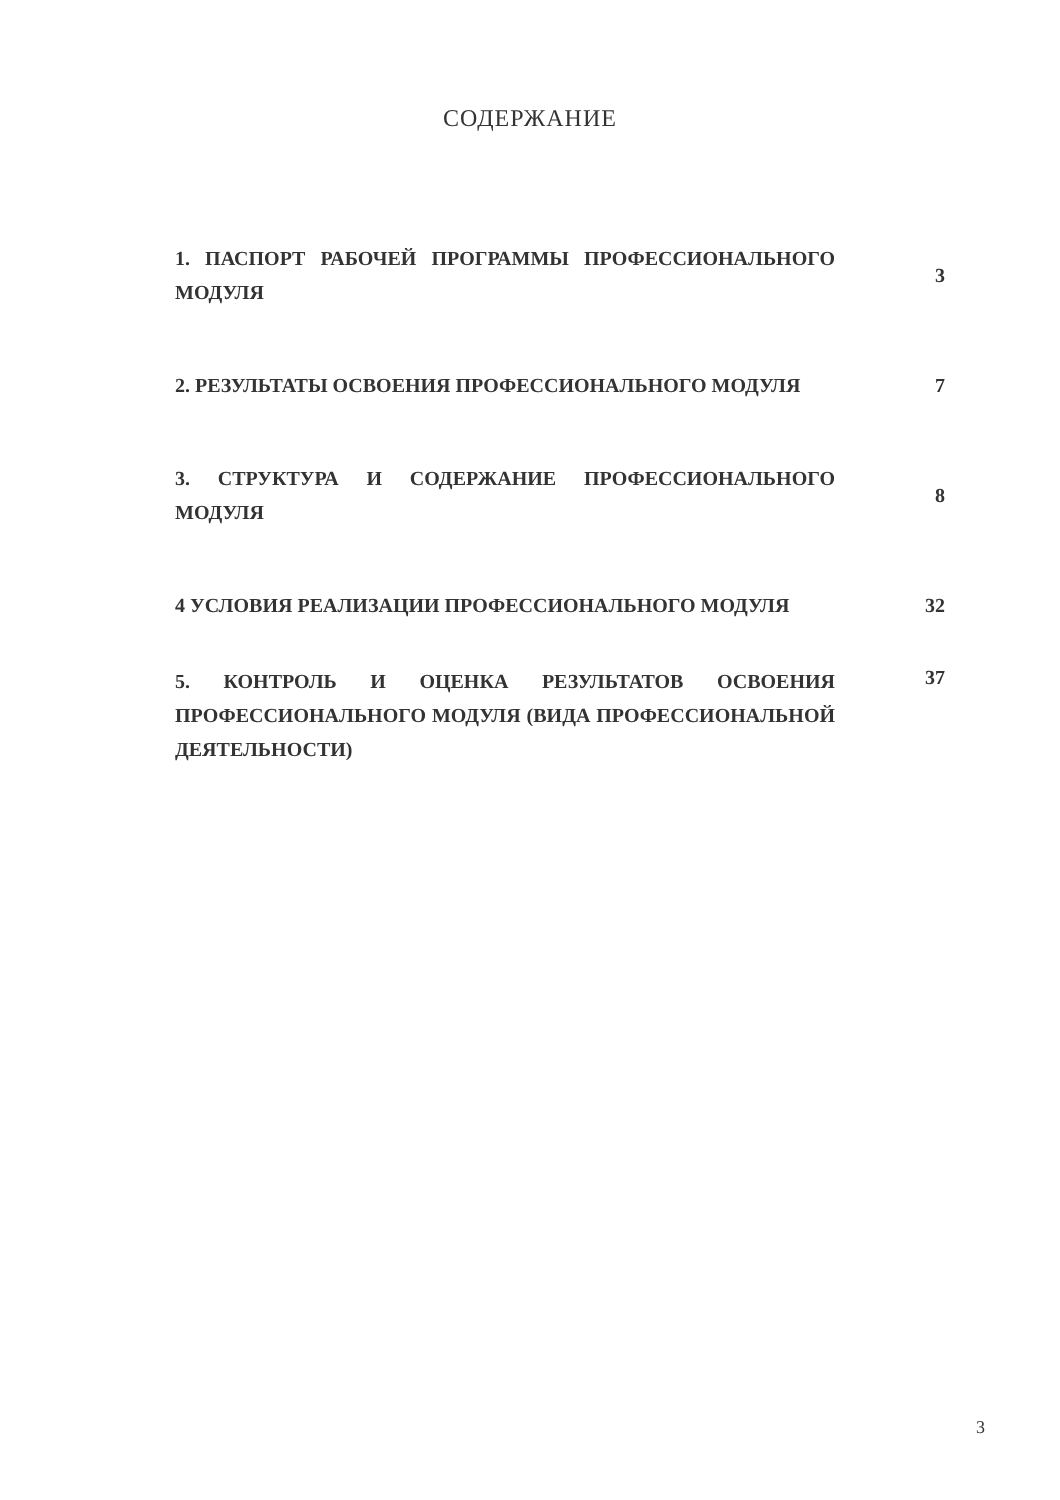СОДЕРЖАНИЕ
| 1. ПАСПОРТ РАБОЧЕЙ ПРОГРАММЫ ПРОФЕССИОНАЛЬНОГО МОДУЛЯ | 3 |
| 2. РЕЗУЛЬТАТЫ ОСВОЕНИЯ ПРОФЕССИОНАЛЬНОГО МОДУЛЯ | 7 |
| 3. СТРУКТУРА И СОДЕРЖАНИЕ ПРОФЕССИОНАЛЬНОГО МОДУЛЯ | 8 |
| 4 УСЛОВИЯ РЕАЛИЗАЦИИ ПРОФЕССИОНАЛЬНОГО МОДУЛЯ | 32 |
| 5. КОНТРОЛЬ И ОЦЕНКА РЕЗУЛЬТАТОВ ОСВОЕНИЯ ПРОФЕССИОНАЛЬНОГО МОДУЛЯ (ВИДА ПРОФЕССИОНАЛЬНОЙ ДЕЯТЕЛЬНОСТИ) | 37 |
3